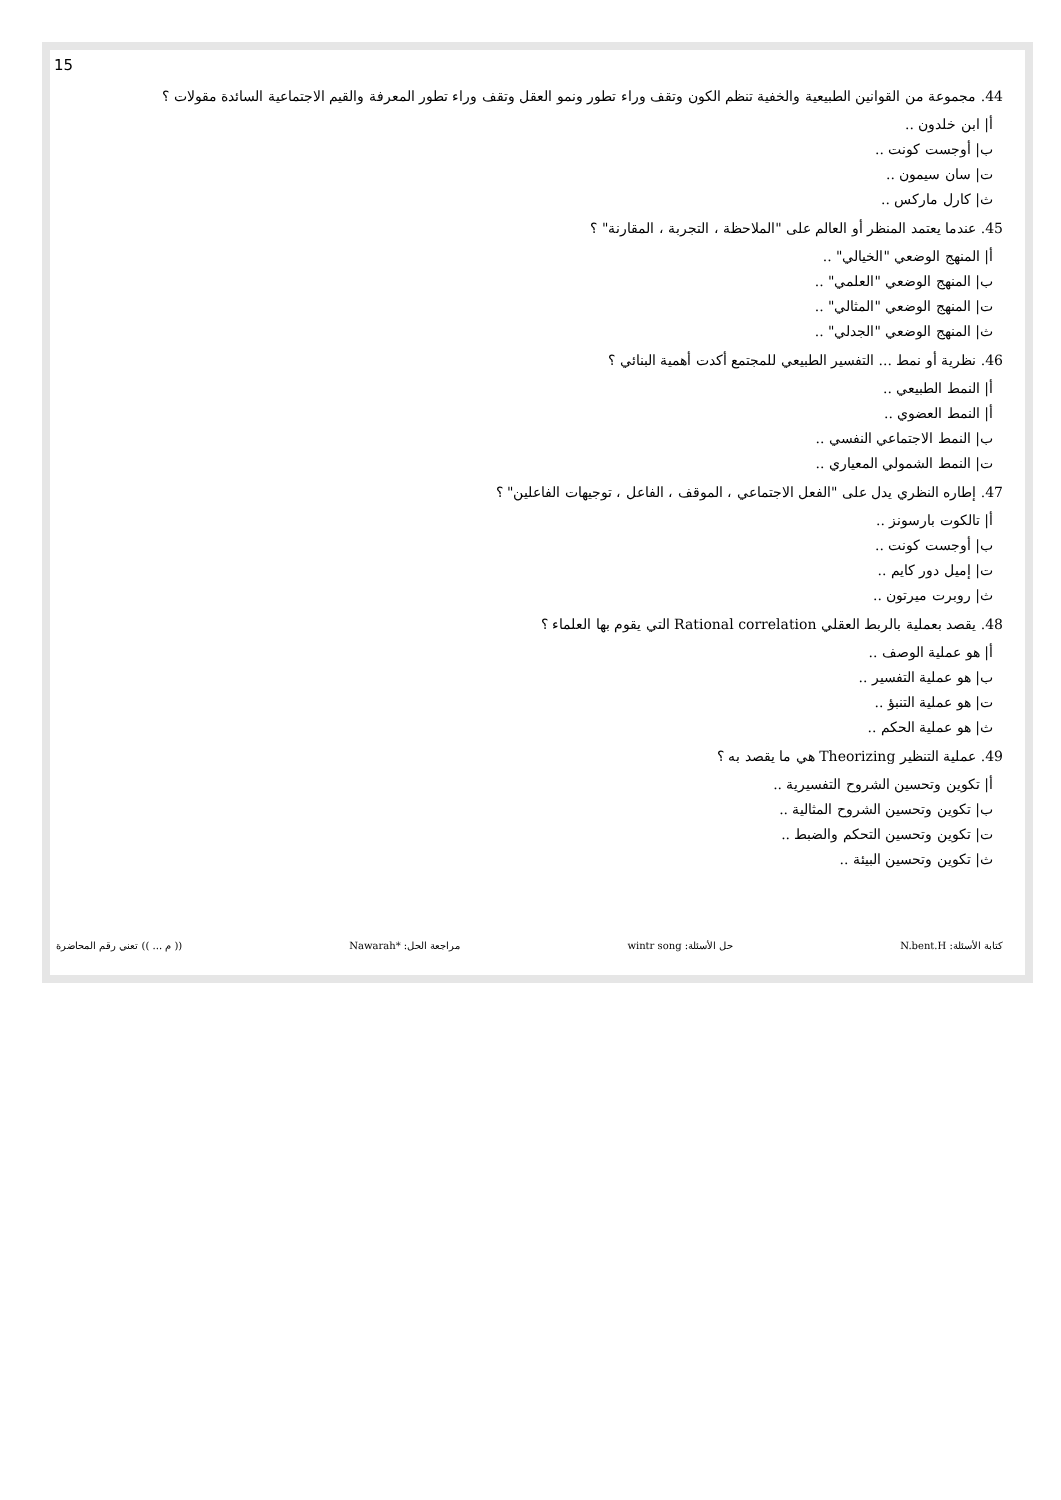15
44. مجموعة من القوانين الطبيعية والخفية تنظم الكون وتقف وراء تطور ونمو العقل وتقف وراء تطور المعرفة والقيم الاجتماعية السائدة مقولات ؟
أ| ابن خلدون ..
ب| أوجست كونت ..
ت| سان سيمون ..
ث| كارل ماركس ..
45. عندما يعتمد المنظر أو العالم على "الملاحظة ، التجربة ، المقارنة" ؟
أ| المنهج الوضعي "الخيالي" ..
ب| المنهج الوضعي "العلمي" ..
ت| المنهج الوضعي "المثالي" ..
ث| المنهج الوضعي "الجدلي" ..
46. نظرية أو نمط ... التفسير الطبيعي للمجتمع أكدت أهمية البنائي ؟
أ| النمط الطبيعي ..
أ| النمط العضوي ..
ب| النمط الاجتماعي النفسي ..
ت| النمط الشمولي المعياري ..
47. إطاره النظري يدل على "الفعل الاجتماعي ، الموقف ، الفاعل ، توجيهات الفاعلين" ؟
أ| تالكوت بارسونز ..
ب| أوجست كونت ..
ت| إميل دور كايم ..
ث| روبرت ميرتون ..
48. يقصد بعملية بالربط العقلي Rational correlation التي يقوم بها العلماء ؟
أ| هو عملية الوصف ..
ب| هو عملية التفسير ..
ت| هو عملية التنبؤ ..
ث| هو عملية الحكم ..
49. عملية التنظير Theorizing هي ما يقصد به ؟
أ| تكوين وتحسين الشروح التفسيرية ..
ب| تكوين وتحسين الشروح المثالية ..
ت| تكوين وتحسين التحكم والضبط ..
ث| تكوين وتحسين البيئة ..
كتابة الأسئلة: N.bent.H حل الأسئلة: wintr song مراجعة الحل: *Nawarah (( م ... )) تعني رقم المحاضرة